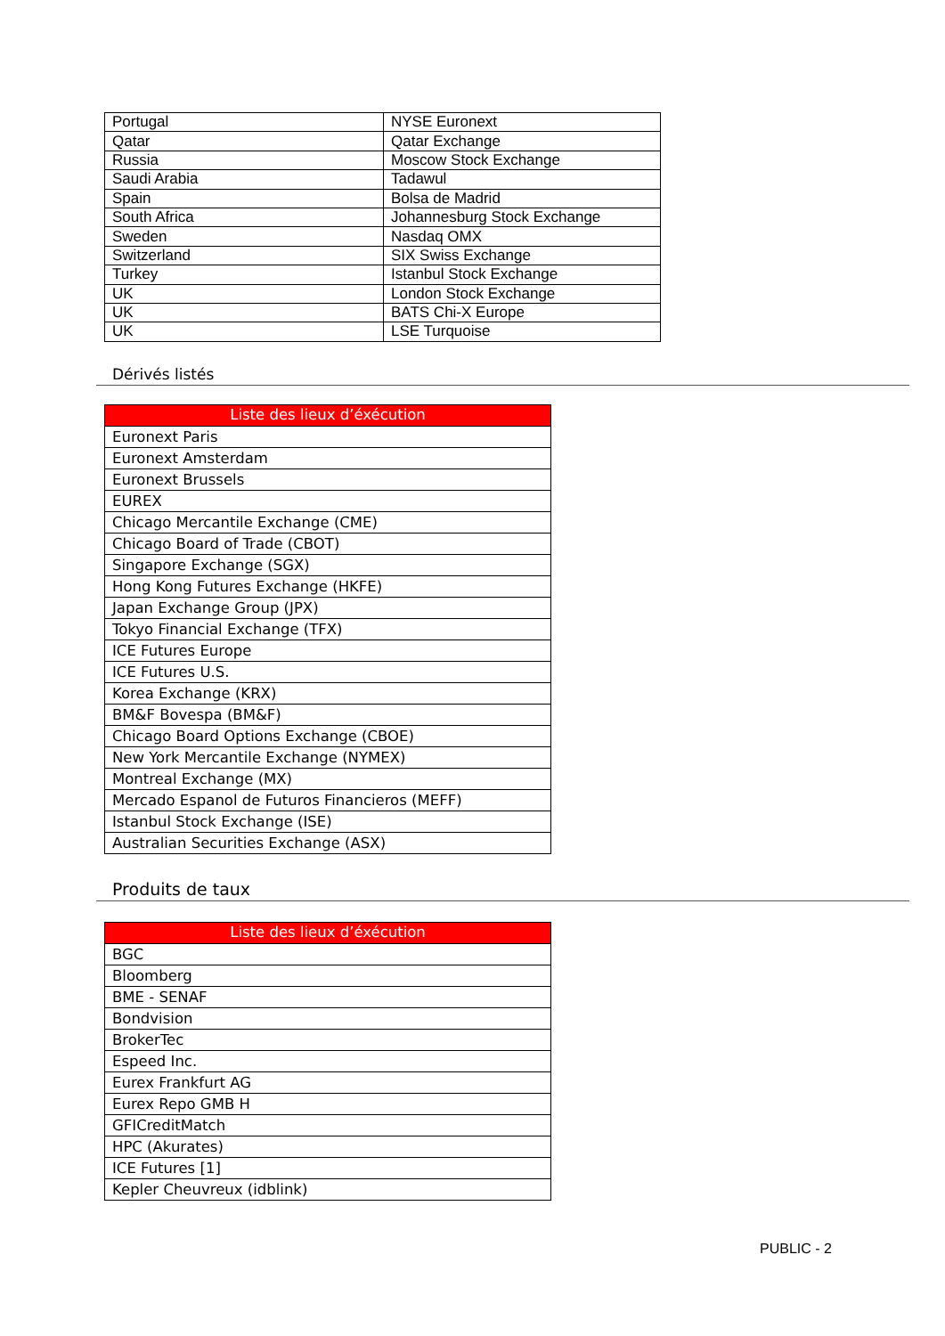| Portugal | NYSE Euronext |
| Qatar | Qatar Exchange |
| Russia | Moscow Stock Exchange |
| Saudi Arabia | Tadawul |
| Spain | Bolsa de Madrid |
| South Africa | Johannesburg Stock Exchange |
| Sweden | Nasdaq OMX |
| Switzerland | SIX Swiss Exchange |
| Turkey | Istanbul Stock Exchange |
| UK | London Stock Exchange |
| UK | BATS Chi-X Europe |
| UK | LSE Turquoise |
Dérivés listés
| Liste des lieux d’éxécution |
| --- |
| Euronext Paris |
| Euronext Amsterdam |
| Euronext Brussels |
| EUREX |
| Chicago Mercantile Exchange (CME) |
| Chicago Board of Trade (CBOT) |
| Singapore Exchange (SGX) |
| Hong Kong Futures Exchange (HKFE) |
| Japan Exchange Group (JPX) |
| Tokyo Financial Exchange (TFX) |
| ICE Futures Europe |
| ICE Futures U.S. |
| Korea Exchange (KRX) |
| BM&F Bovespa (BM&F) |
| Chicago Board Options Exchange (CBOE) |
| New York Mercantile Exchange (NYMEX) |
| Montreal Exchange (MX) |
| Mercado Espanol de Futuros Financieros (MEFF) |
| Istanbul Stock Exchange (ISE) |
| Australian Securities Exchange (ASX) |
Produits de taux
| Liste des lieux d’éxécution |
| --- |
| BGC |
| Bloomberg |
| BME - SENAF |
| Bondvision |
| BrokerTec |
| Espeed Inc. |
| Eurex Frankfurt AG |
| Eurex Repo GMB H |
| GFICreditMatch |
| HPC (Akurates) |
| ICE Futures [1] |
| Kepler Cheuvreux (idblink) |
PUBLIC - 2